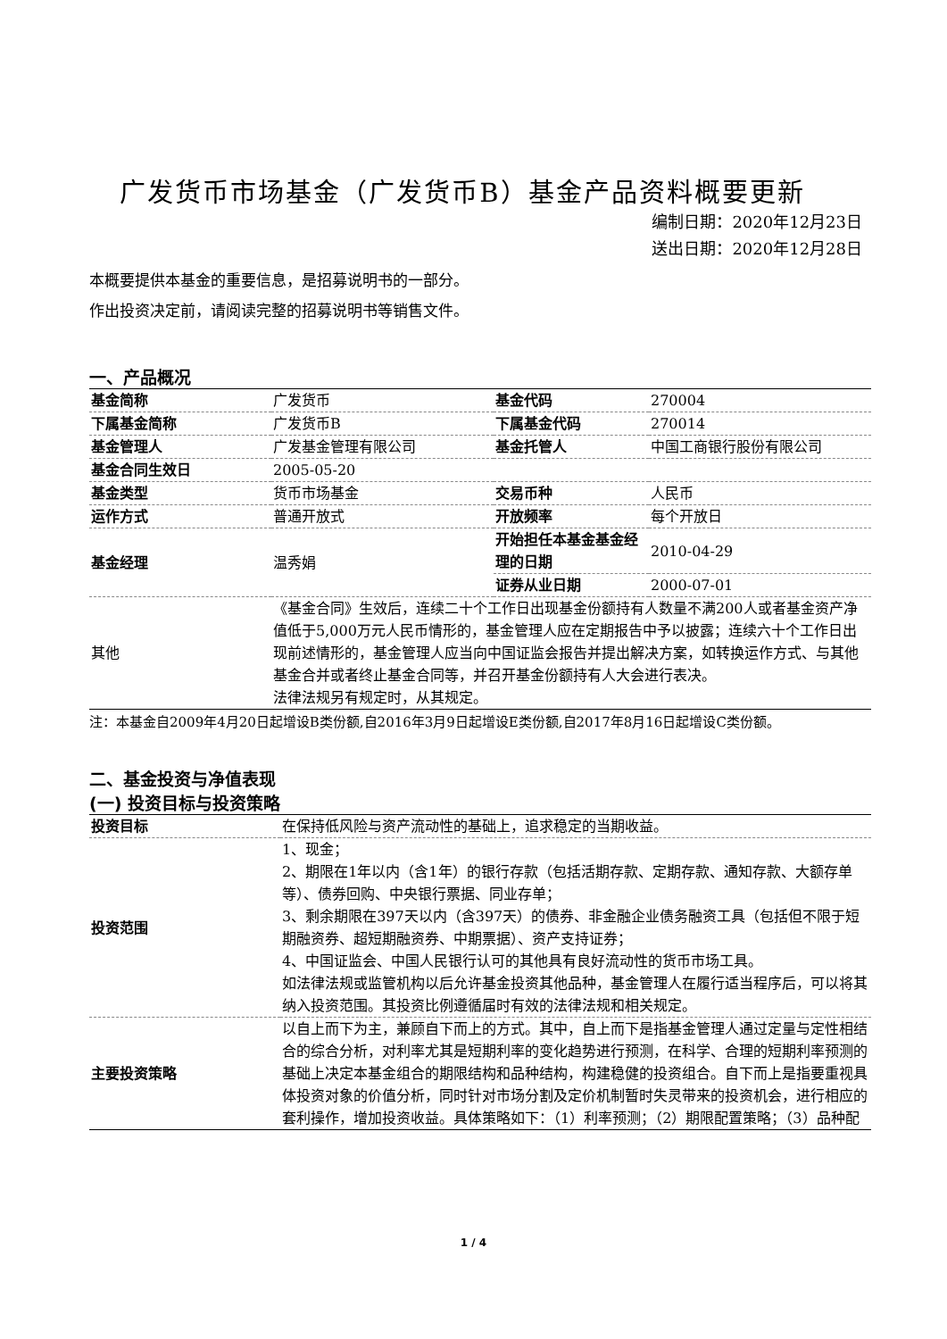广发货币市场基金（广发货币B）基金产品资料概要更新
编制日期：2020年12月23日
送出日期：2020年12月28日
本概要提供本基金的重要信息，是招募说明书的一部分。
作出投资决定前，请阅读完整的招募说明书等销售文件。
一、产品概况
| 基金简称 | 广发货币 | 基金代码 | 270004 |
| 下属基金简称 | 广发货币B | 下属基金代码 | 270014 |
| 基金管理人 | 广发基金管理有限公司 | 基金托管人 | 中国工商银行股份有限公司 |
| 基金合同生效日 | 2005-05-20 | | |
| 基金类型 | 货币市场基金 | 交易币种 | 人民币 |
| 运作方式 | 普通开放式 | 开放频率 | 每个开放日 |
| 基金经理 | 温秀娟 | 开始担任本基金基金经理的日期 | 2010-04-29 |
| | | 证券从业日期 | 2000-07-01 |
| 其他 | 《基金合同》生效后，连续二十个工作日出现基金份额持有人数量不满200人或者基金资产净值低于5,000万元人民币情形的，基金管理人应在定期报告中予以披露；连续六十个工作日出现前述情形的，基金管理人应当向中国证监会报告并提出解决方案，如转换运作方式、与其他基金合并或者终止基金合同等，并召开基金份额持有人大会进行表决。 法律法规另有规定时，从其规定。 | | |
注：本基金自2009年4月20日起增设B类份额,自2016年3月9日起增设E类份额,自2017年8月16日起增设C类份额。
二、基金投资与净值表现
(一) 投资目标与投资策略
| 投资目标 | 在保持低风险与资产流动性的基础上，追求稳定的当期收益。 |
| 投资范围 | 1、现金； 2、期限在1年以内（含1年）的银行存款（包括活期存款、定期存款、通知存款、大额存单等）、债券回购、中央银行票据、同业存单； 3、剩余期限在397天以内（含397天）的债券、非金融企业债务融资工具（包括但不限于短期融资券、超短期融资券、中期票据）、资产支持证券； 4、中国证监会、中国人民银行认可的其他具有良好流动性的货币市场工具。 如法律法规或监管机构以后允许基金投资其他品种，基金管理人在履行适当程序后，可以将其纳入投资范围。其投资比例遵循届时有效的法律法规和相关规定。 |
| 主要投资策略 | 以自上而下为主，兼顾自下而上的方式。其中，自上而下是指基金管理人通过定量与定性相结合的综合分析，对利率尤其是短期利率的变化趋势进行预测，在科学、合理的短期利率预测的基础上决定本基金组合的期限结构和品种结构，构建稳健的投资组合。自下而上是指要重视具体投资对象的价值分析，同时针对市场分割及定价机制暂时失灵带来的投资机会，进行相应的套利操作，增加投资收益。具体策略如下：（1）利率预测；（2）期限配置策略；（3）品种配 |
1 / 4